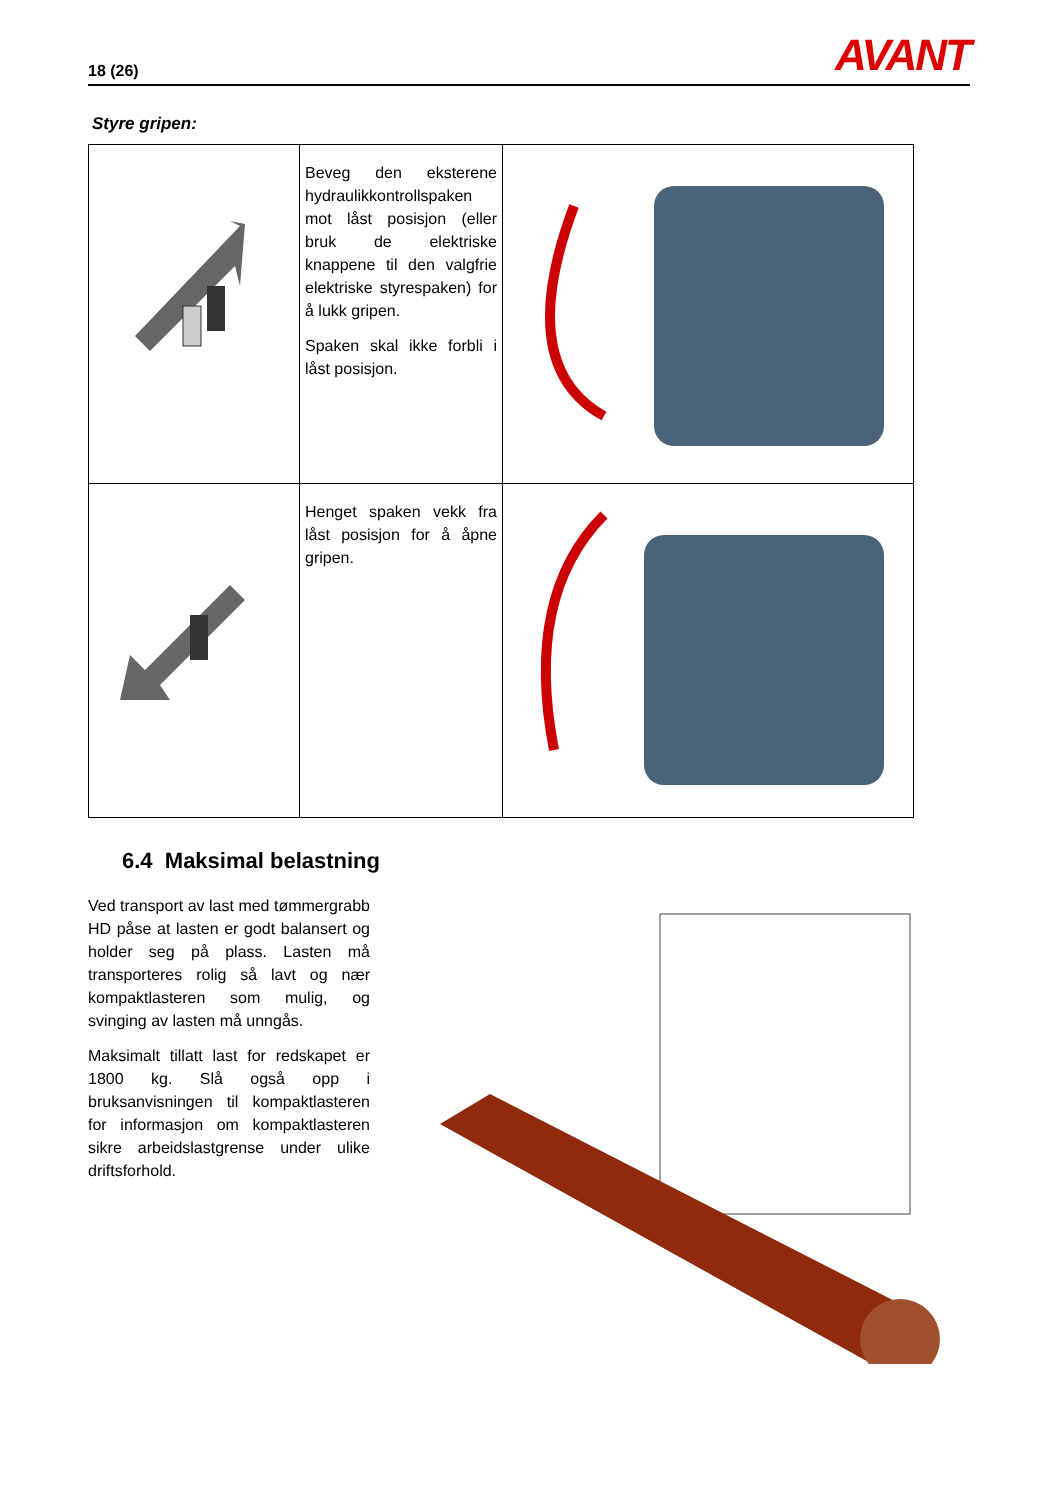18 (26) AVANT
Styre gripen:
| | Beveg den eksterene hydraulikkontrollspaken mot låst posisjon (eller bruk de elektriske knappene til den valgfrie elektriske styrespaken) for å lukk gripen. Spaken skal ikke forbli i låst posisjon. | |
| | Henget spaken vekk fra låst posisjon for å åpne gripen. | |
6.4 Maksimal belastning
Ved transport av last med tømmergrabb HD påse at lasten er godt balansert og holder seg på plass. Lasten må transporteres rolig så lavt og nær kompaktlasteren som mulig, og svinging av lasten må unngås.
Maksimalt tillatt last for redskapet er 1800 kg. Slå også opp i bruksanvisningen til kompaktlasteren for informasjon om kompaktlasteren sikre arbeidslastgrense under ulike driftsforhold.